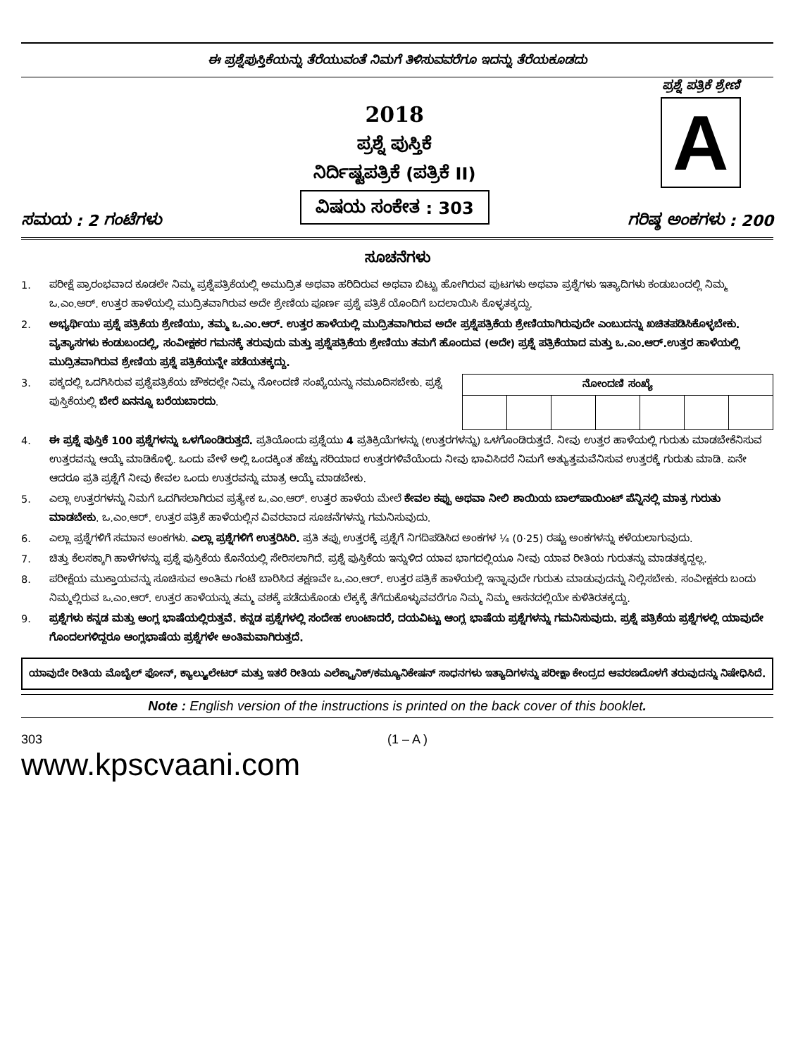ಈ ಪ್ರಶ್ನೆಪುಸ್ತಿಕೆಯನ್ನು ತೆರೆಯುವಂತೆ ನಿಮಗೆ ತಿಳಿಸುವವರೆಗೂ ಇದನ್ನು ತೆರೆಯಕೂಡದು
ಸಮಯ : 2 ಗಂಟೆಗಳು
2018
ಪ್ರಶ್ನೆ ಪುಸ್ತಿಕೆ
ನಿರ್ದಿಷ್ಟಪತ್ರಿಕೆ (ಪತ್ರಿಕೆ II)
ವಿಷಯ ಸಂಕೇತ : 303
ಪ್ರಶ್ನೆ ಪತ್ರಿಕೆ ಶ್ರೇಣಿ
A
ಗರಿಷ್ಠ ಅಂಕಗಳು : 200
ಸೂಚನೆಗಳು
1. ಪರೀಕ್ಷೆ ಪ್ರಾರಂಭವಾದ ಕೂಡಲೇ ನಿಮ್ಮ ಪ್ರಶ್ನೆಪತ್ರಿಕೆಯಲ್ಲಿ ಅಮುದ್ರಿತ ಅಥವಾ ಹರಿದಿರುವ ಅಥವಾ ಬಿಟ್ಟು ಹೋಗಿರುವ ಪುಟಗಳು ಅಥವಾ ಪ್ರಶ್ನೆಗಳು ಇತ್ಯಾದಿಗಳು ಕಂಡುಬಂದಲ್ಲಿ ನಿಮ್ಮ ಒ.ಎಂ.ಆರ್. ಉತ್ತರ ಹಾಳೆಯಲ್ಲಿ ಮುದ್ರಿತವಾಗಿರುವ ಅದೇ ಶ್ರೇಣಿಯ ಪೂರ್ಣ ಪ್ರಶ್ನೆ ಪತ್ರಿಕೆ ಯೊಂದಿಗೆ ಬದಲಾಯಿಸಿ ಕೊಳ್ಳತಕ್ಕದ್ದು.
2. ಅಭ್ಯರ್ಥಿಯು ಪ್ರಶ್ನೆ ಪತ್ರಿಕೆಯ ಶ್ರೇಣಿಯು, ತಮ್ಮ ಒ.ಎಂ.ಆರ್. ಉತ್ತರ ಹಾಳೆಯಲ್ಲಿ ಮುದ್ರಿತವಾಗಿರುವ ಅದೇ ಪ್ರಶ್ನೆಪತ್ರಿಕೆಯ ಶ್ರೇಣಿಯಾಗಿರುವುದೇ ಎಂಬುದನ್ನು ಖಚಿತಪಡಿಸಿಕೊಳ್ಳಬೇಕು. ವ್ಯತ್ಯಾಸಗಳು ಕಂಡುಬಂದಲ್ಲಿ, ಸಂವೀಕ್ಷಕರ ಗಮನಕ್ಕೆ ತರುವುದು ಮತ್ತು ಪ್ರಶ್ನೆಪತ್ರಿಕೆಯ ಶ್ರೇಣಿಯು ತಮಗೆ ಹೊಂದುವ (ಅದೇ) ಪ್ರಶ್ನೆ ಪತ್ರಿಕೆಯಾದ ಮತ್ತು ಒ.ಎಂ.ಆರ್.ಉತ್ತರ ಹಾಳೆಯಲ್ಲಿ ಮುದ್ರಿತವಾಗಿರುವ ಶ್ರೇಣಿಯ ಪ್ರಶ್ನೆ ಪತ್ರಿಕೆಯನ್ನೇ ಪಡೆಯತಕ್ಕದ್ದು.
3.
| ನೋಂದಣಿ ಸಂಖ್ಯೆ | | | | | | |
| --- | --- | --- | --- | --- | --- | --- |
ಪಕ್ಕದಲ್ಲಿ ಒದಗಿಸಿರುವ ಪ್ರಶ್ನೆಪತ್ರಿಕೆಯ ಚೌಕದಲ್ಲೇ ನಿಮ್ಮ ನೋಂದಣಿ ಸಂಖ್ಯೆಯನ್ನು ನಮೂದಿಸಬೇಕು. ಪ್ರಶ್ನೆ ಪುಸ್ತಿಕೆಯಲ್ಲಿ ಬೇರೆ ಏನನ್ನೂ ಬರೆಯಬಾರದು.
4. ಈ ಪ್ರಶ್ನೆ ಪುಸ್ತಿಕೆ 100 ಪ್ರಶ್ನೆಗಳನ್ನು ಒಳಗೊಂಡಿರುತ್ತದೆ. ಪ್ರತಿಯೊಂದು ಪ್ರಶ್ನೆಯು 4 ಪ್ರತಿಕ್ರಿಯೆಗಳನ್ನು (ಉತ್ತರಗಳನ್ನು) ಒಳಗೊಂಡಿರುತ್ತದೆ. ನೀವು ಉತ್ತರ ಹಾಳೆಯಲ್ಲಿ ಗುರುತು ಮಾಡಬೇಕೆನಿಸುವ ಉತ್ತರವನ್ನು ಆಯ್ಕೆ ಮಾಡಿಕೊಳ್ಳಿ. ಒಂದು ವೇಳೆ ಅಲ್ಲಿ ಒಂದಕ್ಕಿಂತ ಹೆಚ್ಚು ಸರಿಯಾದ ಉತ್ತರಗಳಿವೆಯೆಂದು ನೀವು ಭಾವಿಸಿದರೆ ನಿಮಗೆ ಅತ್ಯುತ್ತಮವೆನಿಸುವ ಉತ್ತರಕ್ಕೆ ಗುರುತು ಮಾಡಿ. ಏನೇ ಆದರೂ ಪ್ರತಿ ಪ್ರಶ್ನೆಗೆ ನೀವು ಕೇವಲ ಒಂದು ಉತ್ತರವನ್ನು ಮಾತ್ರ ಆಯ್ಕೆ ಮಾಡಬೇಕು.
5. ಎಲ್ಲಾ ಉತ್ತರಗಳನ್ನು ನಿಮಗೆ ಒದಗಿಸಲಾಗಿರುವ ಪ್ರತ್ಯೇಕ ಒ.ಎಂ.ಆರ್. ಉತ್ತರ ಹಾಳೆಯ ಮೇಲೆ ಕೇವಲ ಕಪ್ಪು ಅಥವಾ ನೀಲಿ ಶಾಯಿಯ ಬಾಲ್‌ಪಾಯಿಂಟ್ ಪೆನ್ನಿನಲ್ಲಿ ಮಾತ್ರ ಗುರುತು ಮಾಡಬೇಕು. ಒ.ಎಂ.ಆರ್. ಉತ್ತರ ಪತ್ರಿಕೆ ಹಾಳೆಯಲ್ಲಿನ ವಿವರವಾದ ಸೂಚನೆಗಳನ್ನು ಗಮನಿಸುವುದು.
6. ಎಲ್ಲಾ ಪ್ರಶ್ನೆಗಳಿಗೆ ಸಮಾನ ಅಂಕಗಳು. ಎಲ್ಲಾ ಪ್ರಶ್ನೆಗಳಿಗೆ ಉತ್ತರಿಸಿರಿ. ಪ್ರತಿ ತಪ್ಪು ಉತ್ತರಕ್ಕೆ ಪ್ರಶ್ನೆಗೆ ನಿಗದಿಪಡಿಸಿದ ಅಂಕಗಳ ¼ (0·25) ರಷ್ಟು ಅಂಕಗಳನ್ನು ಕಳೆಯಲಾಗುವುದು.
7. ಚಿತ್ತು ಕೆಲಸಕ್ಕಾಗಿ ಹಾಳೆಗಳನ್ನು ಪ್ರಶ್ನೆ ಪುಸ್ತಿಕೆಯ ಕೊನೆಯಲ್ಲಿ ಸೇರಿಸಲಾಗಿದೆ. ಪ್ರಶ್ನೆ ಪುಸ್ತಿಕೆಯ ಇನ್ನುಳಿದ ಯಾವ ಭಾಗದಲ್ಲಿಯೂ ನೀವು ಯಾವ ರೀತಿಯ ಗುರುತನ್ನು ಮಾಡತಕ್ಕದ್ದಲ್ಲ.
8. ಪರೀಕ್ಷೆಯ ಮುಕ್ತಾಯವನ್ನು ಸೂಚಿಸುವ ಅಂತಿಮ ಗಂಟೆ ಬಾರಿಸಿದ ತಕ್ಷಣವೇ ಒ.ಎಂ.ಆರ್. ಉತ್ತರ ಪತ್ರಿಕೆ ಹಾಳೆಯಲ್ಲಿ ಇನ್ನಾವುದೇ ಗುರುತು ಮಾಡುವುದನ್ನು ನಿಲ್ಲಿಸಬೇಕು. ಸಂವೀಕ್ಷಕರು ಬಂದು ನಿಮ್ಮಲ್ಲಿರುವ ಒ.ಎಂ.ಆರ್. ಉತ್ತರ ಹಾಳೆಯನ್ನು ತಮ್ಮ ವಶಕ್ಕೆ ಪಡೆದುಕೊಂಡು ಲೆಕ್ಕಕ್ಕೆ ತೆಗೆದುಕೊಳ್ಳುವವರೆಗೂ ನಿಮ್ಮ ನಿಮ್ಮ ಆಸನದಲ್ಲಿಯೇ ಕುಳಿತಿರತಕ್ಕದ್ದು.
9. ಪ್ರಶ್ನೆಗಳು ಕನ್ನಡ ಮತ್ತು ಆಂಗ್ಲ ಭಾಷೆಯಲ್ಲಿರುತ್ತವೆ. ಕನ್ನಡ ಪ್ರಶ್ನೆಗಳಲ್ಲಿ ಸಂದೇಹ ಉಂಟಾದರೆ, ದಯವಿಟ್ಟು ಆಂಗ್ಲ ಭಾಷೆಯ ಪ್ರಶ್ನೆಗಳನ್ನು ಗಮನಿಸುವುದು. ಪ್ರಶ್ನೆ ಪತ್ರಿಕೆಯ ಪ್ರಶ್ನೆಗಳಲ್ಲಿ ಯಾವುದೇ ಗೊಂದಲಗಳಿದ್ದರೂ ಆಂಗ್ಲಭಾಷೆಯ ಪ್ರಶ್ನೆಗಳೇ ಅಂತಿಮವಾಗಿರುತ್ತದೆ.
ಯಾವುದೇ ರೀತಿಯ ಮೊಬೈಲ್ ಫೋನ್, ಕ್ಯಾಲ್ಕ್ಯುಲೇಟರ್ ಮತ್ತು ಇತರೆ ರೀತಿಯ ಎಲೆಕ್ಟ್ರಾನಿಕ್/ಕಮ್ಯೂನಿಕೇಷನ್ ಸಾಧನಗಳು ಇತ್ಯಾದಿಗಳನ್ನು ಪರೀಕ್ಷಾ ಕೇಂದ್ರದ ಆವರಣದೊಳಗೆ ತರುವುದನ್ನು ನಿಷೇಧಿಸಿದೆ.
Note : English version of the instructions is printed on the back cover of this booklet.
303
www.kpscvaani.com
(1 – A )